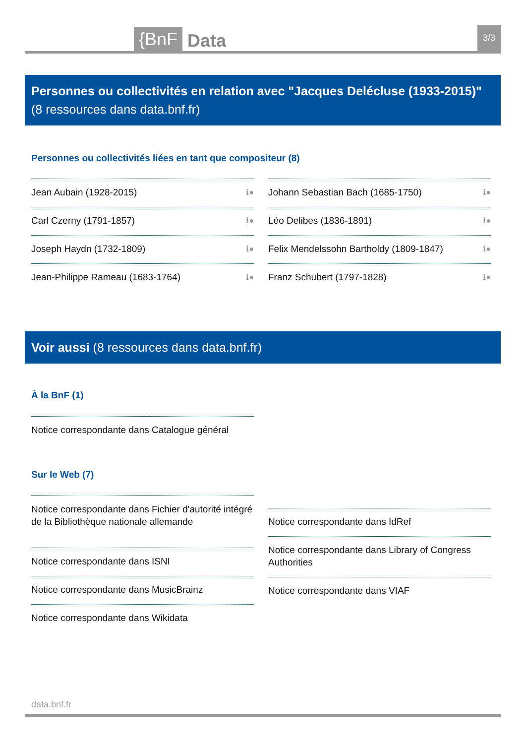{BnF Data 3/3
Personnes ou collectivités en relation avec "Jacques Delécluse (1933-2015)" (8 ressources dans data.bnf.fr)
Personnes ou collectivités liées en tant que compositeur (8)
Jean Aubain (1928-2015) ℹ●
Carl Czerny (1791-1857) ℹ●
Joseph Haydn (1732-1809) ℹ●
Jean-Philippe Rameau (1683-1764) ℹ●
Johann Sebastian Bach (1685-1750) ℹ●
Léo Delibes (1836-1891) ℹ●
Felix Mendelssohn Bartholdy (1809-1847) ℹ●
Franz Schubert (1797-1828) ℹ●
Voir aussi (8 ressources dans data.bnf.fr)
À la BnF (1)
Notice correspondante dans Catalogue général
Sur le Web (7)
Notice correspondante dans Fichier d'autorité intégré de la Bibliothèque nationale allemande
Notice correspondante dans ISNI
Notice correspondante dans MusicBrainz
Notice correspondante dans Wikidata
Notice correspondante dans IdRef
Notice correspondante dans Library of Congress Authorities
Notice correspondante dans VIAF
data.bnf.fr